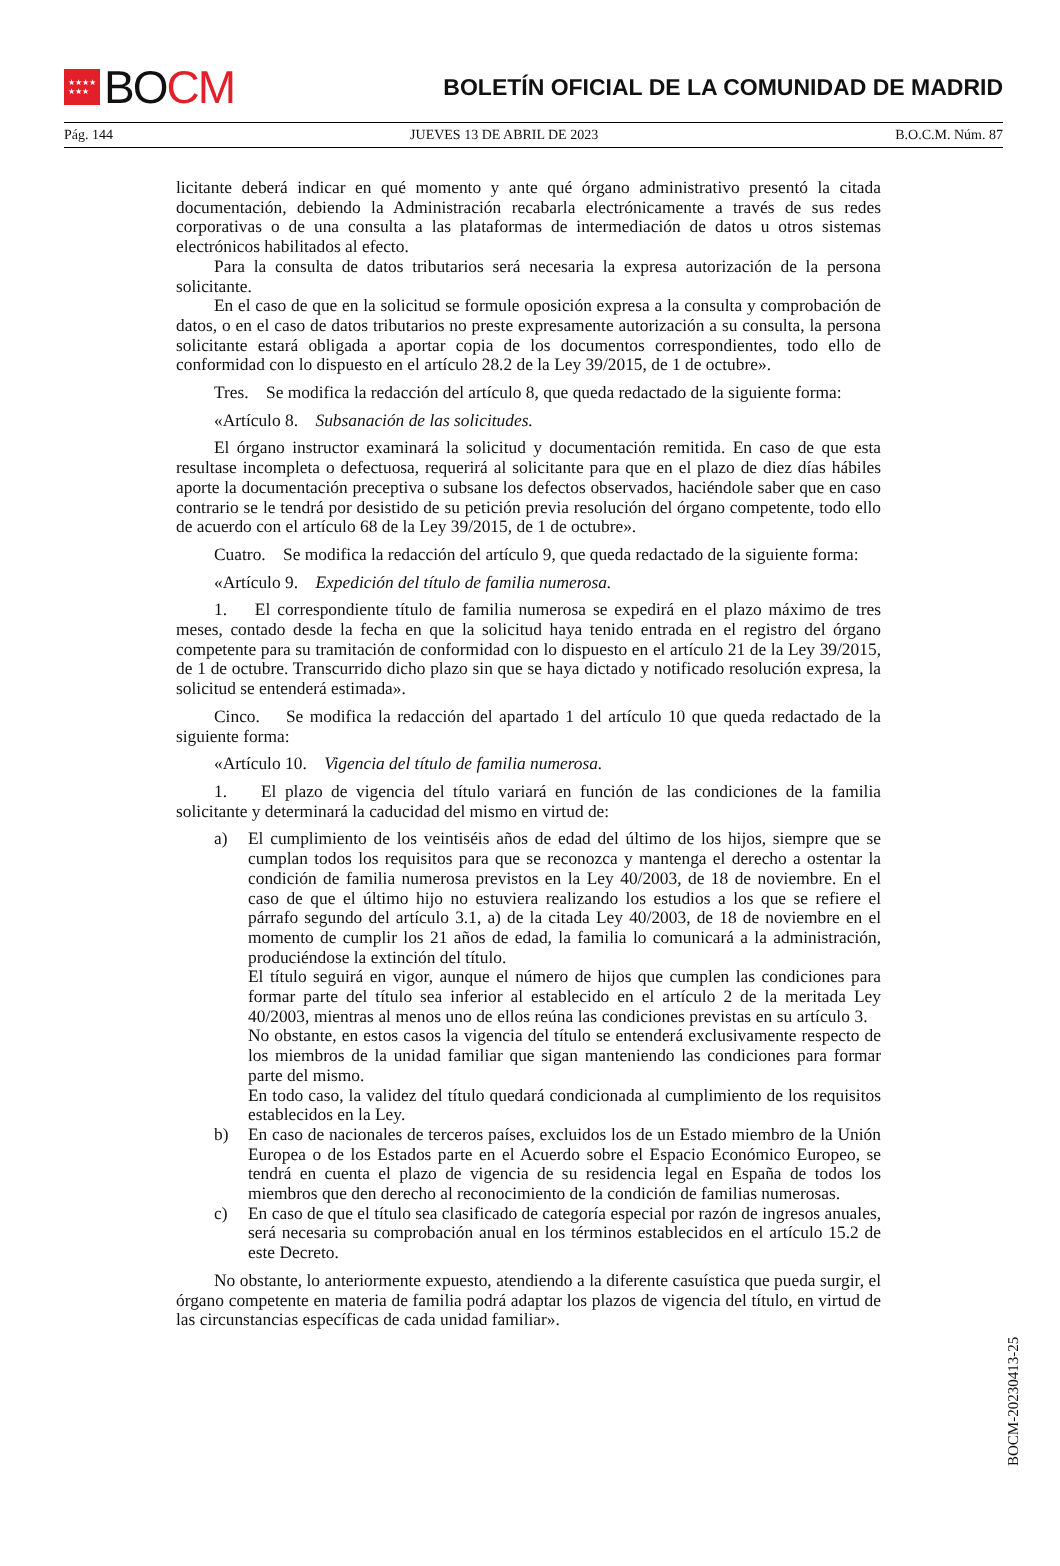★★★★
★★★
BO CM
BOLETÍN OFICIAL DE LA COMUNIDAD DE MADRID
Pág. 144 JUEVES 13 DE ABRIL DE 2023 B.O.C.M. Núm. 87
licitante deberá indicar en qué momento y ante qué órgano administrativo presentó la citada documentación, debiendo la Administración recabarla electrónicamente a través de sus redes corporativas o de una consulta a las plataformas de intermediación de datos u otros sistemas electrónicos habilitados al efecto.
Para la consulta de datos tributarios será necesaria la expresa autorización de la persona solicitante.
En el caso de que en la solicitud se formule oposición expresa a la consulta y comprobación de datos, o en el caso de datos tributarios no preste expresamente autorización a su consulta, la persona solicitante estará obligada a aportar copia de los documentos correspondientes, todo ello de conformidad con lo dispuesto en el artículo 28.2 de la Ley 39/2015, de 1 de octubre».
Tres. Se modifica la redacción del artículo 8, que queda redactado de la siguiente forma:
«Artículo 8. Subsanación de las solicitudes.
El órgano instructor examinará la solicitud y documentación remitida. En caso de que esta resultase incompleta o defectuosa, requerirá al solicitante para que en el plazo de diez días hábiles aporte la documentación preceptiva o subsane los defectos observados, haciéndole saber que en caso contrario se le tendrá por desistido de su petición previa resolución del órgano competente, todo ello de acuerdo con el artículo 68 de la Ley 39/2015, de 1 de octubre».
Cuatro. Se modifica la redacción del artículo 9, que queda redactado de la siguiente forma:
«Artículo 9. Expedición del título de familia numerosa.
1. El correspondiente título de familia numerosa se expedirá en el plazo máximo de tres meses, contado desde la fecha en que la solicitud haya tenido entrada en el registro del órgano competente para su tramitación de conformidad con lo dispuesto en el artículo 21 de la Ley 39/2015, de 1 de octubre. Transcurrido dicho plazo sin que se haya dictado y notificado resolución expresa, la solicitud se entenderá estimada».
Cinco. Se modifica la redacción del apartado 1 del artículo 10 que queda redactado de la siguiente forma:
«Artículo 10. Vigencia del título de familia numerosa.
1. El plazo de vigencia del título variará en función de las condiciones de la familia solicitante y determinará la caducidad del mismo en virtud de:
a) El cumplimiento de los veintiséis años de edad del último de los hijos, siempre que se cumplan todos los requisitos para que se reconozca y mantenga el derecho a ostentar la condición de familia numerosa previstos en la Ley 40/2003, de 18 de noviembre. En el caso de que el último hijo no estuviera realizando los estudios a los que se refiere el párrafo segundo del artículo 3.1, a) de la citada Ley 40/2003, de 18 de noviembre en el momento de cumplir los 21 años de edad, la familia lo comunicará a la administración, produciéndose la extinción del título.
El título seguirá en vigor, aunque el número de hijos que cumplen las condiciones para formar parte del título sea inferior al establecido en el artículo 2 de la meritada Ley 40/2003, mientras al menos uno de ellos reúna las condiciones previstas en su artículo 3. No obstante, en estos casos la vigencia del título se entenderá exclusivamente respecto de los miembros de la unidad familiar que sigan manteniendo las condiciones para formar parte del mismo.
En todo caso, la validez del título quedará condicionada al cumplimiento de los requisitos establecidos en la Ley.
b) En caso de nacionales de terceros países, excluidos los de un Estado miembro de la Unión Europea o de los Estados parte en el Acuerdo sobre el Espacio Económico Europeo, se tendrá en cuenta el plazo de vigencia de su residencia legal en España de todos los miembros que den derecho al reconocimiento de la condición de familias numerosas.
c) En caso de que el título sea clasificado de categoría especial por razón de ingresos anuales, será necesaria su comprobación anual en los términos establecidos en el artículo 15.2 de este Decreto.
No obstante, lo anteriormente expuesto, atendiendo a la diferente casuística que pueda surgir, el órgano competente en materia de familia podrá adaptar los plazos de vigencia del título, en virtud de las circunstancias específicas de cada unidad familiar».
BOCM-20230413-25